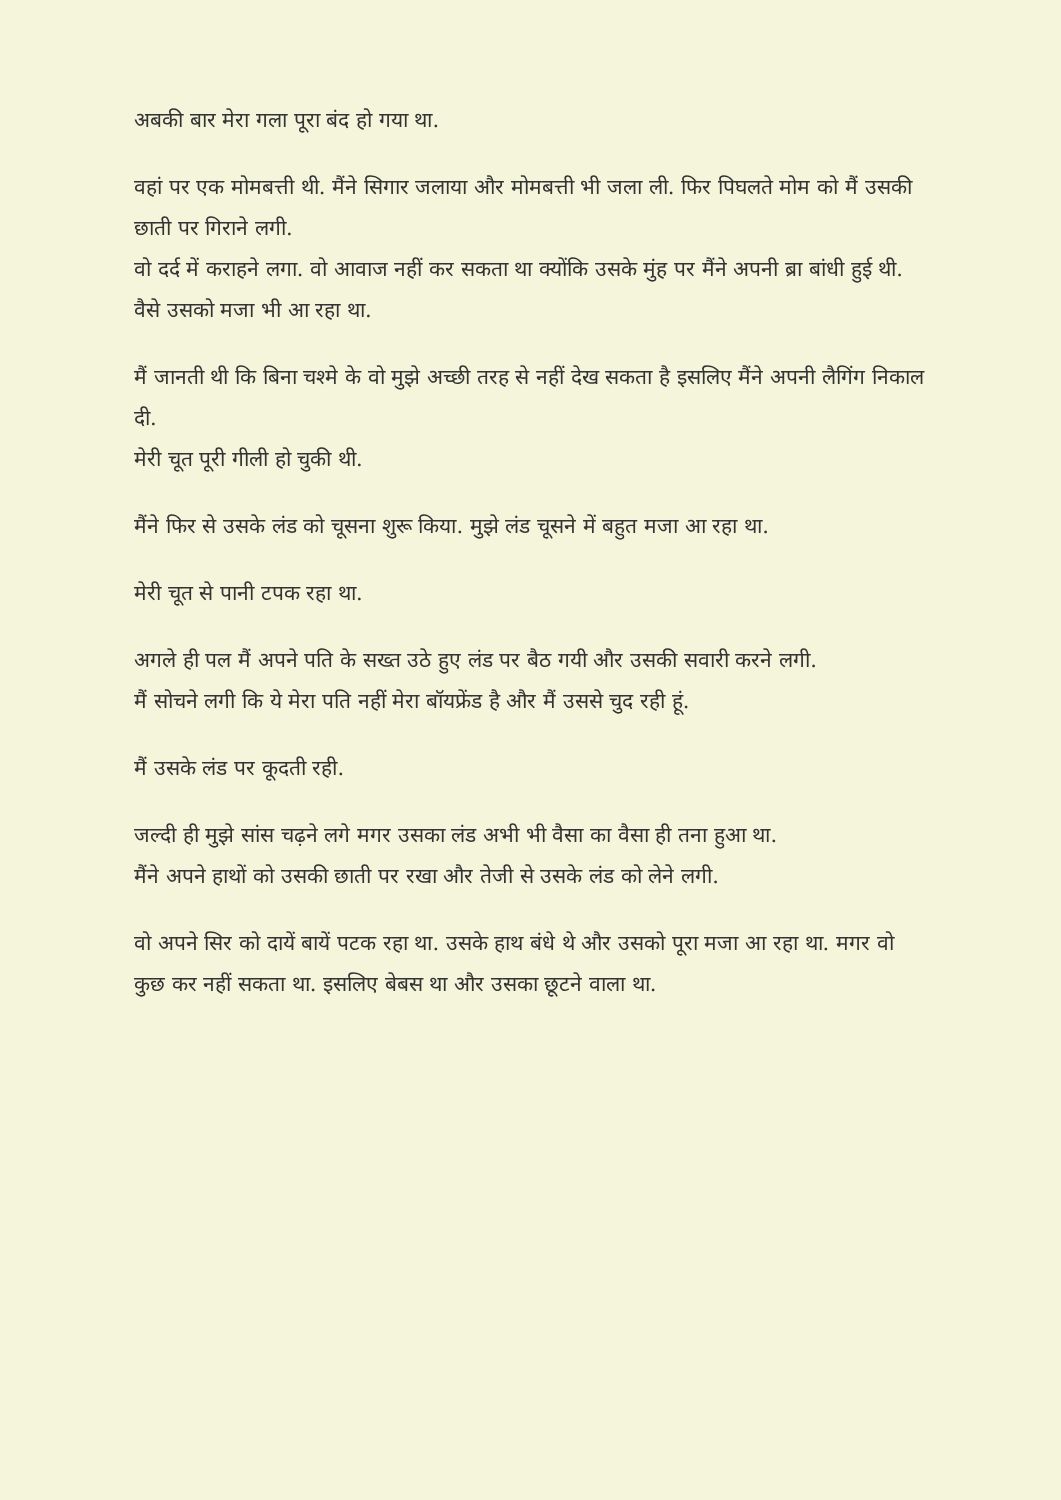अबकी बार मेरा गला पूरा बंद हो गया था.
वहां पर एक मोमबत्ती थी. मैंने सिगार जलाया और मोमबत्ती भी जला ली. फिर पिघलते मोम को मैं उसकी छाती पर गिराने लगी.
वो दर्द में कराहने लगा. वो आवाज नहीं कर सकता था क्योंकि उसके मुंह पर मैंने अपनी ब्रा बांधी हुई थी.
वैसे उसको मजा भी आ रहा था.
मैं जानती थी कि बिना चश्मे के वो मुझे अच्छी तरह से नहीं देख सकता है इसलिए मैंने अपनी लैगिंग निकाल दी.
मेरी चूत पूरी गीली हो चुकी थी.
मैंने फिर से उसके लंड को चूसना शुरू किया. मुझे लंड चूसने में बहुत मजा आ रहा था.
मेरी चूत से पानी टपक रहा था.
अगले ही पल मैं अपने पति के सख्त उठे हुए लंड पर बैठ गयी और उसकी सवारी करने लगी.
मैं सोचने लगी कि ये मेरा पति नहीं मेरा बॉयफ्रेंड है और मैं उससे चुद रही हूं.
मैं उसके लंड पर कूदती रही.
जल्दी ही मुझे सांस चढ़ने लगे मगर उसका लंड अभी भी वैसा का वैसा ही तना हुआ था.
मैंने अपने हाथों को उसकी छाती पर रखा और तेजी से उसके लंड को लेने लगी.
वो अपने सिर को दायें बायें पटक रहा था. उसके हाथ बंधे थे और उसको पूरा मजा आ रहा था. मगर वो कुछ कर नहीं सकता था. इसलिए बेबस था और उसका छूटने वाला था.